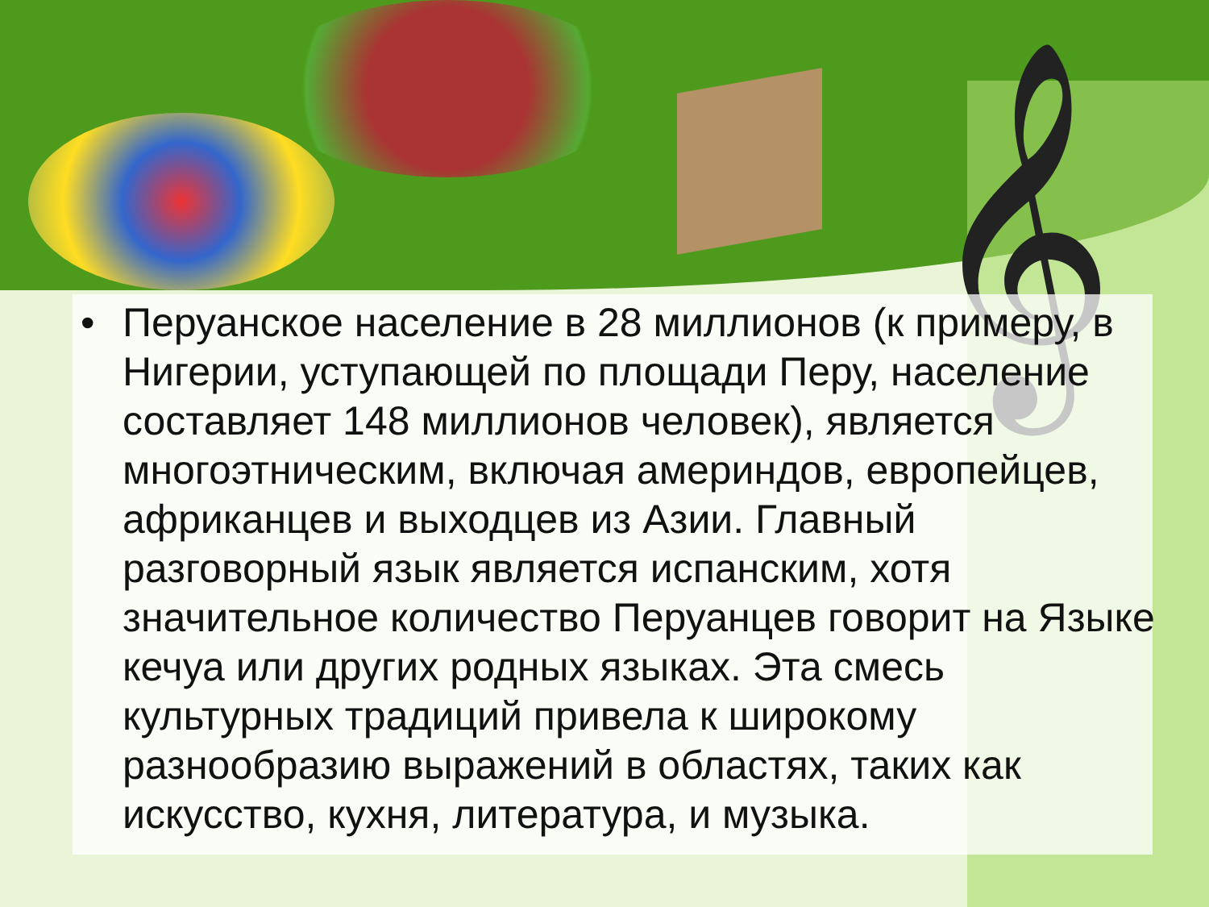𝄞
• Перуанское население в 28 миллионов (к примеру, в Нигерии, уступающей по площади Перу, население составляет 148 миллионов человек), является многоэтническим, включая америндов, европейцев, африканцев и выходцев из Азии. Главный разговорный язык является испанским, хотя значительное количество Перуанцев говорит на Языке кечуа или других родных языках. Эта смесь культурных традиций привела к широкому разнообразию выражений в областях, таких как искусство, кухня, литература, и музыка.